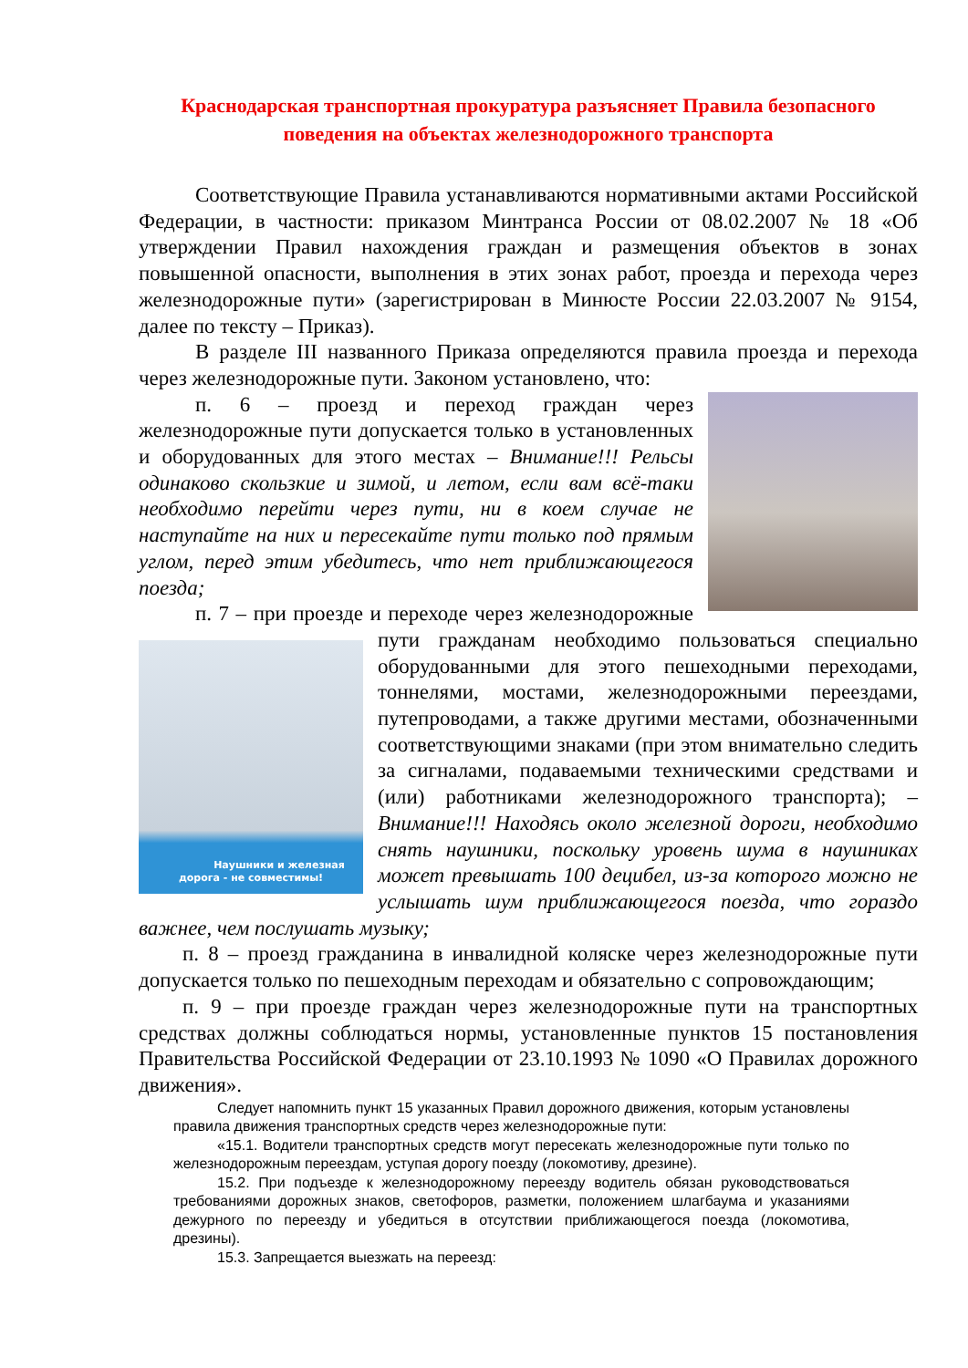Краснодарская транспортная прокуратура разъясняет Правила безопасного поведения на объектах железнодорожного транспорта
Соответствующие Правила устанавливаются нормативными актами Российской Федерации, в частности: приказом Минтранса России от 08.02.2007 № 18 «Об утверждении Правил нахождения граждан и размещения объектов в зонах повышенной опасности, выполнения в этих зонах работ, проезда и перехода через железнодорожные пути» (зарегистрирован в Минюсте России 22.03.2007 № 9154, далее по тексту – Приказ).
В разделе III названного Приказа определяются правила проезда и перехода через железнодорожные пути. Законом установлено, что:
п. 6 – проезд и переход граждан через железнодорожные пути допускается только в установленных и оборудованных для этого местах – Внимание!!! Рельсы одинаково скользкие и зимой, и летом, если вам всё-таки необходимо перейти через пути, ни в коем случае не наступайте на них и пересекайте пути только под прямым углом, перед этим убедитесь, что нет приближающегося поезда;
п. 7 – при проезде и переходе через железнодорожные пути гражданам необходимо пользоваться специально Наушники и железная дорога - не совместимы! оборудованными для этого пешеходными переходами, тоннелями, мостами, железнодорожными переездами, путепроводами, а также другими местами, обозначенными соответствующими знаками (при этом внимательно следить за сигналами, подаваемыми техническими средствами и (или) работниками железнодорожного транспорта); – Внимание!!! Находясь около железной дороги, необходимо снять наушники, поскольку уровень шума в наушниках может превышать 100 децибел, из-за которого можно не услышать шум приближающегося поезда, что гораздо важнее, чем послушать музыку;
п. 8 – проезд гражданина в инвалидной коляске через железнодорожные пути допускается только по пешеходным переходам и обязательно с сопровождающим;
п. 9 – при проезде граждан через железнодорожные пути на транспортных средствах должны соблюдаться нормы, установленные пунктов 15 постановления Правительства Российской Федерации от 23.10.1993 № 1090 «О Правилах дорожного движения».
Следует напомнить пункт 15 указанных Правил дорожного движения, которым установлены правила движения транспортных средств через железнодорожные пути:
«15.1. Водители транспортных средств могут пересекать железнодорожные пути только по железнодорожным переездам, уступая дорогу поезду (локомотиву, дрезине).
15.2. При подъезде к железнодорожному переезду водитель обязан руководствоваться требованиями дорожных знаков, светофоров, разметки, положением шлагбаума и указаниями дежурного по переезду и убедиться в отсутствии приближающегося поезда (локомотива, дрезины).
15.3. Запрещается выезжать на переезд: